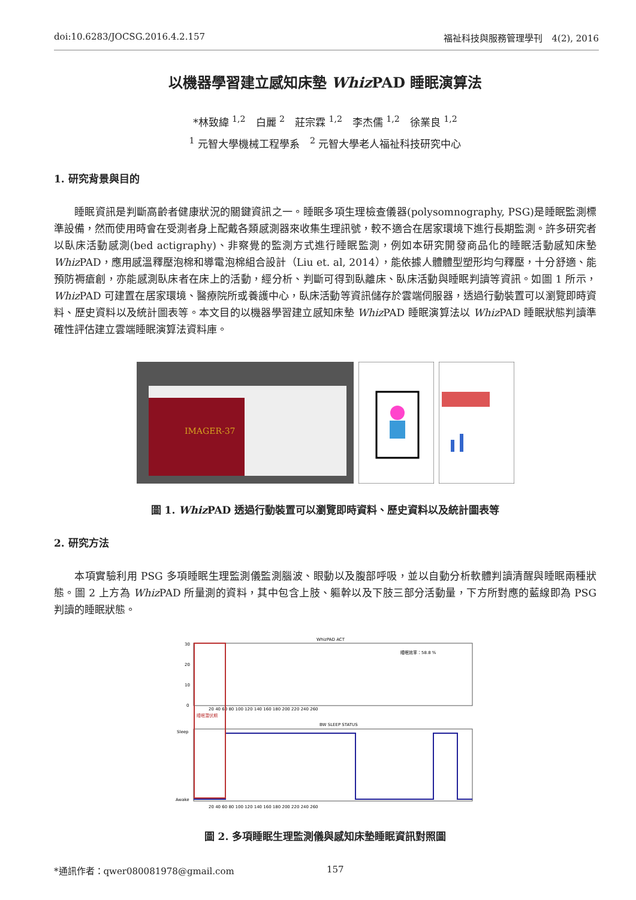doi:10.6283/JOCSG.2016.4.2.157 福祉科技與服務管理學刊　4(2), 2016
以機器學習建立感知床墊 Whiz PAD 睡眠演算法
*林致緯 <sup>1,2</sup>　白麗 <sup>2</sup>　莊宗霖 <sup>1,2</sup>　李杰儒 <sup>1,2</sup>　徐業良 <sup>1,2</sup>
<sup>1</sup> 元智大學機械工程學系　<sup>2</sup> 元智大學老人福祉科技研究中心
1. 研究背景與目的
睡眠資訊是判斷高齡者健康狀況的關鍵資訊之一。睡眠多項生理檢查儀器(polysomnography, PSG)是睡眠監測標準設備，然而使用時會在受測者身上配戴各類感測器來收集生理訊號，較不適合在居家環境下進行長期監測。許多研究者以臥床活動感測(bed actigraphy)、非察覺的監測方式進行睡眠監測，例如本研究開發商品化的睡眠活動感知床墊 Whiz PAD，應用感溫釋壓泡棉和導電泡棉組合設計（Liu et. al, 2014），能依據人體體型塑形均勻釋壓，十分舒適、能預防褥瘡創，亦能感測臥床者在床上的活動，經分析、判斷可得到臥離床、臥床活動與睡眠判讀等資訊。如圖 1 所示，Whiz PAD 可建置在居家環境、醫療院所或養護中心，臥床活動等資訊儲存於雲端伺服器，透過行動裝置可以瀏覽即時資料、歷史資料以及統計圖表等。本文目的以機器學習建立感知床墊 Whiz PAD 睡眠演算法以 Whiz PAD 睡眠狀態判讀準確性評估建立雲端睡眠演算法資料庫。
IMAGER-37
圖 1. Whiz PAD 透過行動裝置可以瀏覽即時資料、歷史資料以及統計圖表等
2. 研究方法
本項實驗利用 PSG 多項睡眠生理監測儀監測腦波、眼動以及腹部呼吸，並以自動分析軟體判讀清醒與睡眠兩種狀態。圖 2 上方為 Whiz PAD 所量測的資料，其中包含上肢、軀幹以及下肢三部分活動量，下方所對應的藍線即為 PSG 判讀的睡眠狀態。
WhizPAD ACT
30
20
10
0
睡眠效率：58.8 %
20 40 60 80 100 120 140 160 180 200 220 240 260
睡眠潛伏期
BW SLEEP STATUS
Sleep
Awake
20 40 60 80 100 120 140 160 180 200 220 240 260
圖 2. 多項睡眠生理監測儀與感知床墊睡眠資訊對照圖
*通訊作者：qwer080081978@gmail.com
157